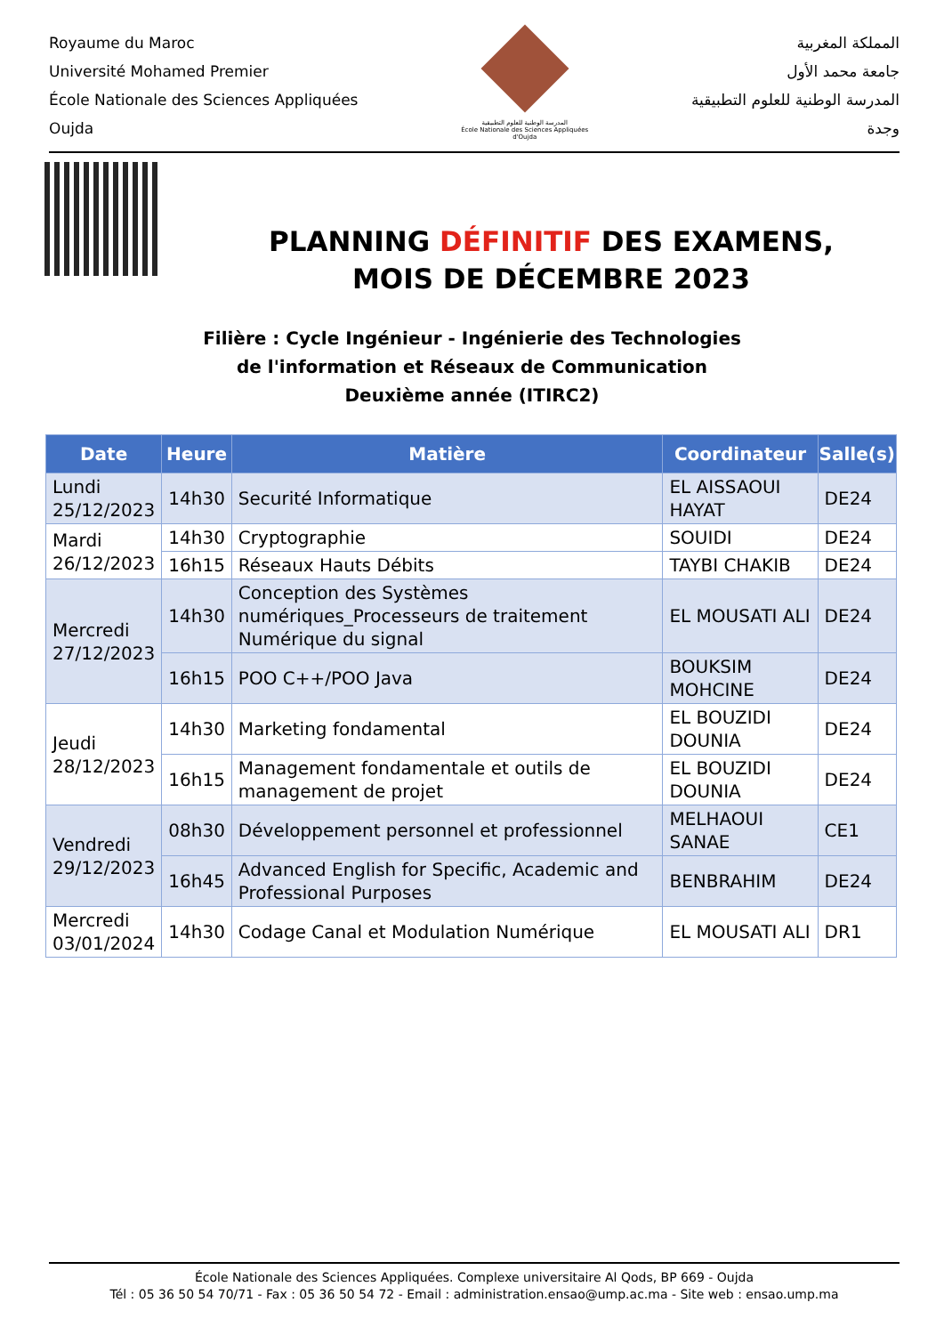Royaume du Maroc
Université Mohamed Premier
École Nationale des Sciences Appliquées
Oujda
المدرسة الوطنية للعلوم التطبيقية
École Nationale des Sciences Appliquées d'Oujda
المملكة المغربية
جامعة محمد الأول
المدرسة الوطنية للعلوم التطبيقية
وجدة
PLANNING DÉFINITIF DES EXAMENS,
MOIS DE DÉCEMBRE 2023
Filière : Cycle Ingénieur - Ingénierie des Technologies
de l'information et Réseaux de Communication
Deuxième année (ITIRC2)
| Date | Heure | Matière | Coordinateur | Salle(s) |
| --- | --- | --- | --- | --- |
| Lundi 25/12/2023 | 14h30 | Securité Informatique | EL AISSAOUI HAYAT | DE24 |
| Mardi 26/12/2023 | 14h30 | Cryptographie | SOUIDI | DE24 |
| | 16h15 | Réseaux Hauts Débits | TAYBI CHAKIB | DE24 |
| Mercredi 27/12/2023 | 14h30 | Conception des Systèmes numériques_Processeurs de traitement Numérique du signal | EL MOUSATI ALI | DE24 |
| | 16h15 | POO C++/POO Java | BOUKSIM MOHCINE | DE24 |
| Jeudi 28/12/2023 | 14h30 | Marketing fondamental | EL BOUZIDI DOUNIA | DE24 |
| | 16h15 | Management fondamentale et outils de management de projet | EL BOUZIDI DOUNIA | DE24 |
| Vendredi 29/12/2023 | 08h30 | Développement personnel et professionnel | MELHAOUI SANAE | CE1 |
| | 16h45 | Advanced English for Specific, Academic and Professional Purposes | BENBRAHIM | DE24 |
| Mercredi 03/01/2024 | 14h30 | Codage Canal et Modulation Numérique | EL MOUSATI ALI | DR1 |
École Nationale des Sciences Appliquées. Complexe universitaire Al Qods, BP 669 - Oujda
Tél : 05 36 50 54 70/71 - Fax : 05 36 50 54 72 - Email : administration.ensao@ump.ac.ma - Site web : ensao.ump.ma